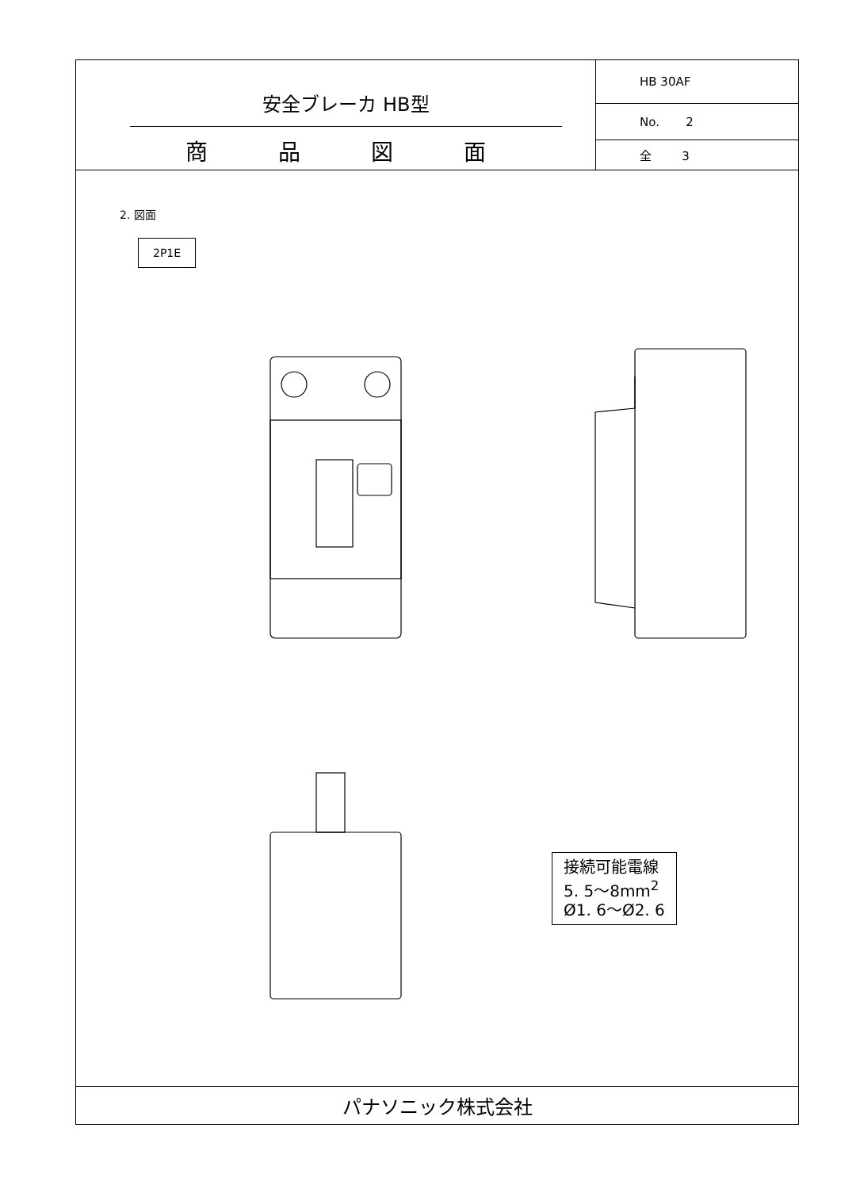安全ブレーカ HB型
商 品 図 面
| HB 30AF |
| No. 2 |
| 全 3 |
2. 図面
2P1E
接続可能電線
5. 5〜8mm<sup>2</sup>
Ø1. 6〜Ø2. 6
パナソニック株式会社